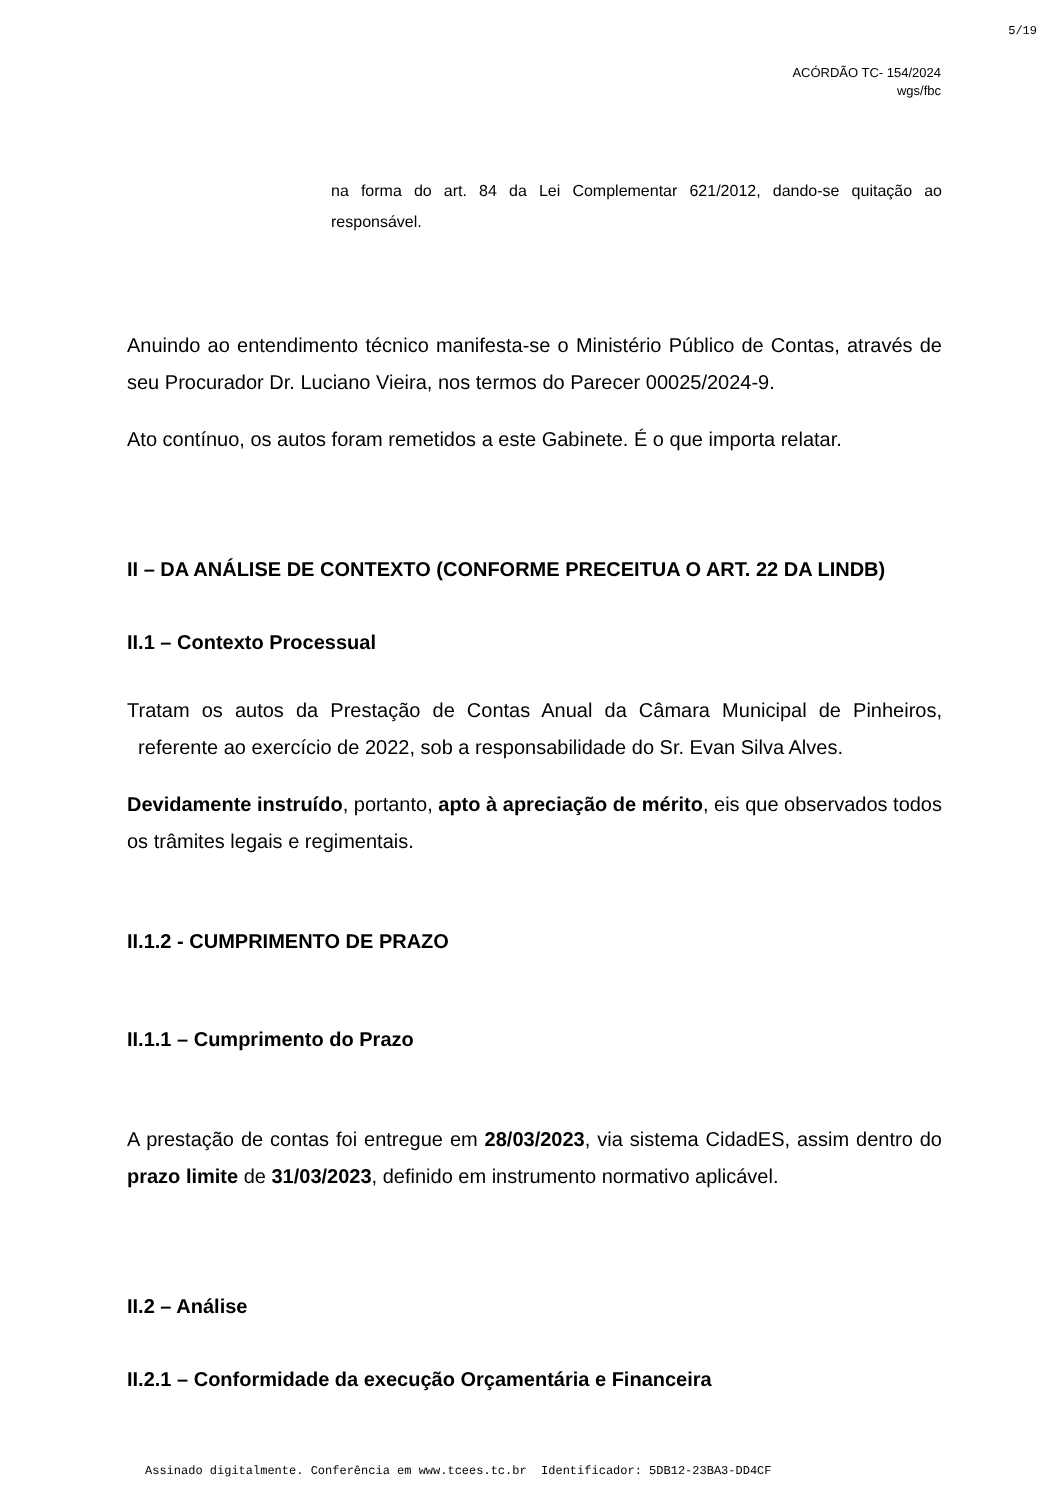5/19
ACÓRDÃO TC- 154/2024
wgs/fbc
na forma do art. 84 da Lei Complementar 621/2012, dando-se quitação ao responsável.
Anuindo ao entendimento técnico manifesta-se o Ministério Público de Contas, através de seu Procurador Dr. Luciano Vieira, nos termos do Parecer 00025/2024-9.
Ato contínuo, os autos foram remetidos a este Gabinete. É o que importa relatar.
II – DA ANÁLISE DE CONTEXTO (CONFORME PRECEITUA O ART. 22 DA LINDB)
II.1 – Contexto Processual
Tratam os autos da Prestação de Contas Anual da Câmara Municipal de Pinheiros, referente ao exercício de 2022, sob a responsabilidade do Sr. Evan Silva Alves.
Devidamente instruído, portanto, apto à apreciação de mérito, eis que observados todos os trâmites legais e regimentais.
II.1.2 - CUMPRIMENTO DE PRAZO
II.1.1 – Cumprimento do Prazo
A prestação de contas foi entregue em 28/03/2023, via sistema CidadES, assim dentro do prazo limite de 31/03/2023, definido em instrumento normativo aplicável.
II.2 – Análise
II.2.1 – Conformidade da execução Orçamentária e Financeira
Assinado digitalmente. Conferência em www.tcees.tc.br Identificador: 5DB12-23BA3-DD4CF